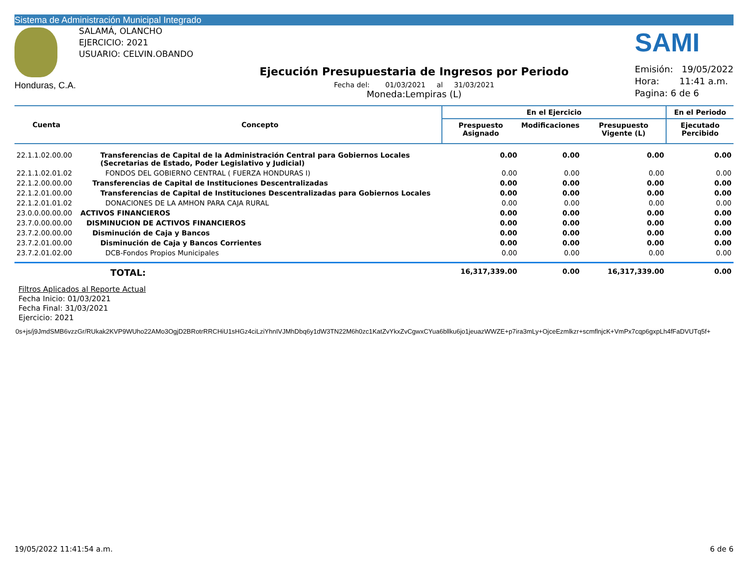Sistema de Administración Municipal Integrado
Honduras, C.A.
SALAMÁ, OLANCHO
EJERCICIO: 2021
USUARIO: CELVIN.OBANDO
Ejecución Presupuestaria de Ingresos por Periodo
Fecha del: 01/03/2021 al 31/03/2021
Moneda:Lempiras (L)
SAMI
Emisión: 19/05/2022
Hora: 11:41 a.m.
Pagina: 6 de 6
| Cuenta | Concepto | En el Ejercicio | | | En el Periodo |
| --- | --- | --- | --- | --- | --- |
| | | Prespuesto Asignado | Modificaciones | Presupuesto Vigente (L) | Ejecutado Percibido |
| 22.1.1.02.00.00 | Transferencias de Capital de la Administración Central para Gobiernos Locales (Secretarias de Estado, Poder Legislativo y Judicial) | 0.00 | 0.00 | 0.00 | 0.00 |
| 22.1.1.02.01.02 | FONDOS DEL GOBIERNO CENTRAL ( FUERZA HONDURAS I) | 0.00 | 0.00 | 0.00 | 0.00 |
| 22.1.2.00.00.00 | Transferencias de Capital de Instituciones Descentralizadas | 0.00 | 0.00 | 0.00 | 0.00 |
| 22.1.2.01.00.00 | Transferencias de Capital de Instituciones Descentralizadas para Gobiernos Locales | 0.00 | 0.00 | 0.00 | 0.00 |
| 22.1.2.01.01.02 | DONACIONES DE LA AMHON PARA CAJA RURAL | 0.00 | 0.00 | 0.00 | 0.00 |
| 23.0.0.00.00.00 | ACTIVOS FINANCIEROS | 0.00 | 0.00 | 0.00 | 0.00 |
| 23.7.0.00.00.00 | DISMINUCION DE ACTIVOS FINANCIEROS | 0.00 | 0.00 | 0.00 | 0.00 |
| 23.7.2.00.00.00 | Disminución de Caja y Bancos | 0.00 | 0.00 | 0.00 | 0.00 |
| 23.7.2.01.00.00 | Disminución de Caja y Bancos Corrientes | 0.00 | 0.00 | 0.00 | 0.00 |
| 23.7.2.01.02.00 | DCB-Fondos Propios Municipales | 0.00 | 0.00 | 0.00 | 0.00 |
| | TOTAL: | 16,317,339.00 | 0.00 | 16,317,339.00 | 0.00 |
Filtros Aplicados al Reporte Actual
Fecha Inicio: 01/03/2021
Fecha Final: 31/03/2021
Ejercicio: 2021
0s+js/j9JmdSMB6vzzGr/RUkak2KVP9WUho22AMo3OgjD2BRotrRRCHiU1sHGz4ciLziYhnIVJMhDbq6y1dW3TN22M6h0zc1KatZvYkxZvCgwxCYua6bllku6jo1jeuazWWZE+p7ira3mLy+OjceEzmlkzr+scmflnjcK+VmPx7cqp6gxpLh4fFaDVUTq5f+
19/05/2022 11:41:54 a.m. 6 de 6